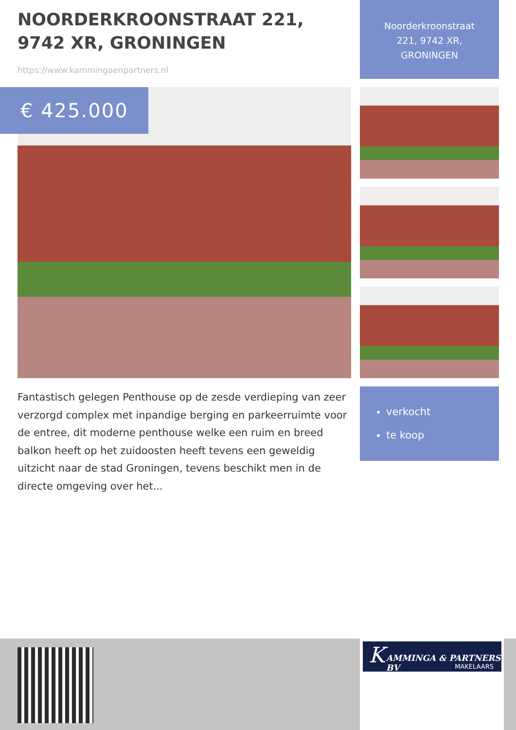NOORDERKROONSTRAAT 221, 9742 XR, GRONINGEN
https://www.kammingaenpartners.nl
Noorderkroonstraat
221, 9742 XR,
GRONINGEN
€ 425.000
Fantastisch gelegen Penthouse op de zesde verdieping van zeer verzorgd complex met inpandige berging en parkeerruimte voor de entree, dit moderne penthouse welke een ruim en breed balkon heeft op het zuidoosten heeft tevens een geweldig uitzicht naar de stad Groningen, tevens beschikt men in de directe omgeving over het...
verkocht
te koop
K AMMINGA & PARTNERS BV
MAKELAARS